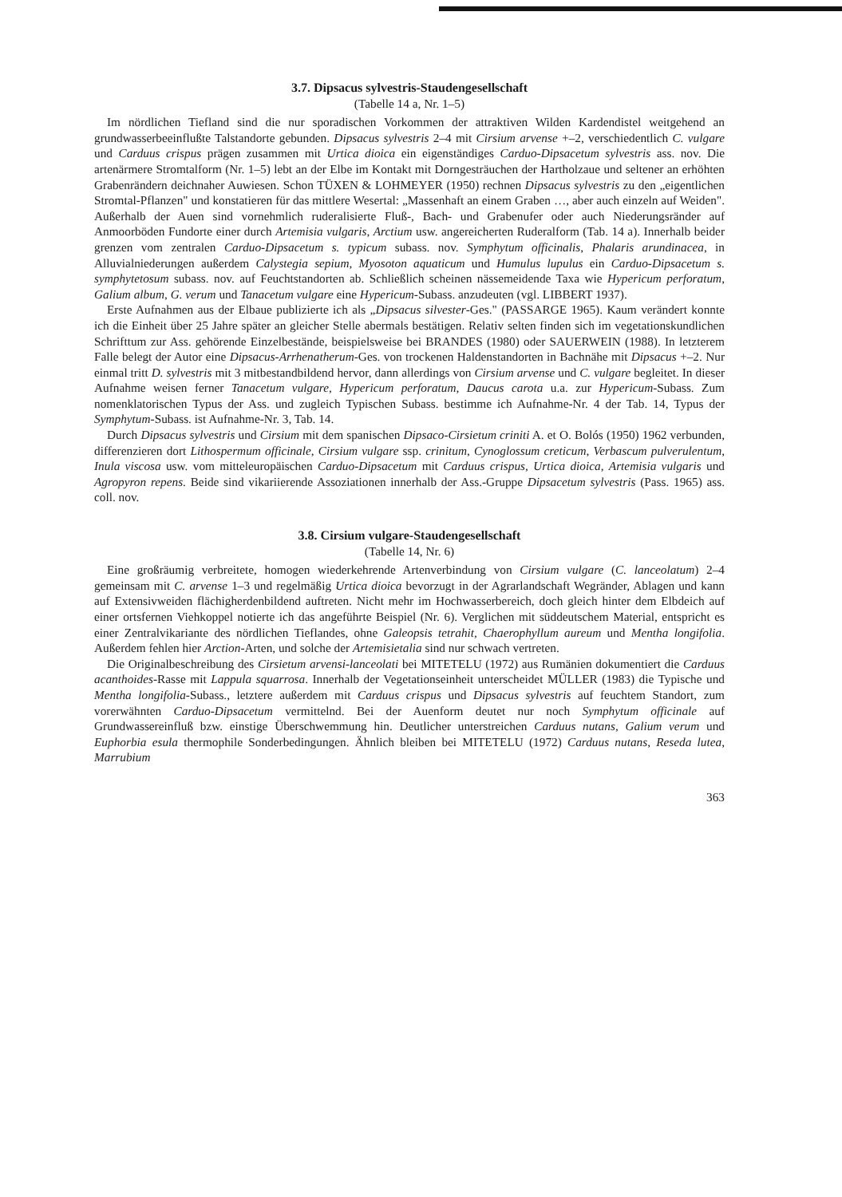3.7. Dipsacus sylvestris-Staudengesellschaft
(Tabelle 14 a, Nr. 1–5)
Im nördlichen Tiefland sind die nur sporadischen Vorkommen der attraktiven Wilden Kardendistel weitgehend an grundwasserbeeinflußte Talstandorte gebunden. Dipsacus sylvestris 2–4 mit Cirsium arvense +–2, verschiedentlich C. vulgare und Carduus crispus prägen zusammen mit Urtica dioica ein eigenständiges Carduo-Dipsacetum sylvestris ass. nov. Die artenärmere Stromtalform (Nr. 1–5) lebt an der Elbe im Kontakt mit Dorngesträuchen der Hartholzaue und seltener an erhöhten Grabenrändern deichnaher Auwiesen. Schon TÜXEN & LOHMEYER (1950) rechnen Dipsacus sylvestris zu den „eigentlichen Stromtal-Pflanzen" und konstatieren für das mittlere Wesertal: „Massenhaft an einem Graben …, aber auch einzeln auf Weiden". Außerhalb der Auen sind vornehmlich ruderalisierte Fluß-, Bach- und Grabenufer oder auch Niederungsränder auf Anmoorböden Fundorte einer durch Artemisia vulgaris, Arctium usw. angereicherten Ruderalform (Tab. 14 a). Innerhalb beider grenzen vom zentralen Carduo-Dipsacetum s. typicum subass. nov. Symphytum officinalis, Phalaris arundinacea, in Alluvialniederungen außerdem Calystegia sepium, Myosoton aquaticum und Humulus lupulus ein Carduo-Dipsacetum s. symphytetosum subass. nov. auf Feuchtstandorten ab. Schließlich scheinen nässemeidende Taxa wie Hypericum perforatum, Galium album, G. verum und Tanacetum vulgare eine Hypericum-Subass. anzudeuten (vgl. LIBBERT 1937).
Erste Aufnahmen aus der Elbaue publizierte ich als „Dipsacus silvester-Ges." (PASSARGE 1965). Kaum verändert konnte ich die Einheit über 25 Jahre später an gleicher Stelle abermals bestätigen. Relativ selten finden sich im vegetationskundlichen Schrifttum zur Ass. gehörende Einzelbestände, beispielsweise bei BRANDES (1980) oder SAUERWEIN (1988). In letzterem Falle belegt der Autor eine Dipsacus-Arrhenatherum-Ges. von trockenen Haldenstandorten in Bachnähe mit Dipsacus +–2. Nur einmal tritt D. sylvestris mit 3 mitbestandbildend hervor, dann allerdings von Cirsium arvense und C. vulgare begleitet. In dieser Aufnahme weisen ferner Tanacetum vulgare, Hypericum perforatum, Daucus carota u.a. zur Hypericum-Subass. Zum nomenklatorischen Typus der Ass. und zugleich Typischen Subass. bestimme ich Aufnahme-Nr. 4 der Tab. 14, Typus der Symphytum-Subass. ist Aufnahme-Nr. 3, Tab. 14.
Durch Dipsacus sylvestris und Cirsium mit dem spanischen Dipsaco-Cirsietum criniti A. et O. Bolós (1950) 1962 verbunden, differenzieren dort Lithospermum officinale, Cirsium vulgare ssp. crinitum, Cynoglossum creticum, Verbascum pulverulentum, Inula viscosa usw. vom mitteleuropäischen Carduo-Dipsacetum mit Carduus crispus, Urtica dioica, Artemisia vulgaris und Agropyron repens. Beide sind vikariierende Assoziationen innerhalb der Ass.-Gruppe Dipsacetum sylvestris (Pass. 1965) ass. coll. nov.
3.8. Cirsium vulgare-Staudengesellschaft
(Tabelle 14, Nr. 6)
Eine großräumig verbreitete, homogen wiederkehrende Artenverbindung von Cirsium vulgare (C. lanceolatum) 2–4 gemeinsam mit C. arvense 1–3 und regelmäßig Urtica dioica bevorzugt in der Agrarlandschaft Wegränder, Ablagen und kann auf Extensivweiden flächigherdenbildend auftreten. Nicht mehr im Hochwasserbereich, doch gleich hinter dem Elbdeich auf einer ortsfernen Viehkoppel notierte ich das angeführte Beispiel (Nr. 6). Verglichen mit süddeutschem Material, entspricht es einer Zentralvikariante des nördlichen Tieflandes, ohne Galeopsis tetrahit, Chaerophyllum aureum und Mentha longifolia. Außerdem fehlen hier Arction-Arten, und solche der Artemisietalia sind nur schwach vertreten.
Die Originalbeschreibung des Cirsietum arvensi-lanceolati bei MITETELU (1972) aus Rumänien dokumentiert die Carduus acanthoides-Rasse mit Lappula squarrosa. Innerhalb der Vegetationseinheit unterscheidet MÜLLER (1983) die Typische und Mentha longifolia-Subass., letztere außerdem mit Carduus crispus und Dipsacus sylvestris auf feuchtem Standort, zum vorerwähnten Carduo-Dipsacetum vermittelnd. Bei der Auenform deutet nur noch Symphytum officinale auf Grundwassereinfluß bzw. einstige Überschwemmung hin. Deutlicher unterstreichen Carduus nutans, Galium verum und Euphorbia esula thermophile Sonderbedingungen. Ähnlich bleiben bei MITETELU (1972) Carduus nutans, Reseda lutea, Marrubium
363